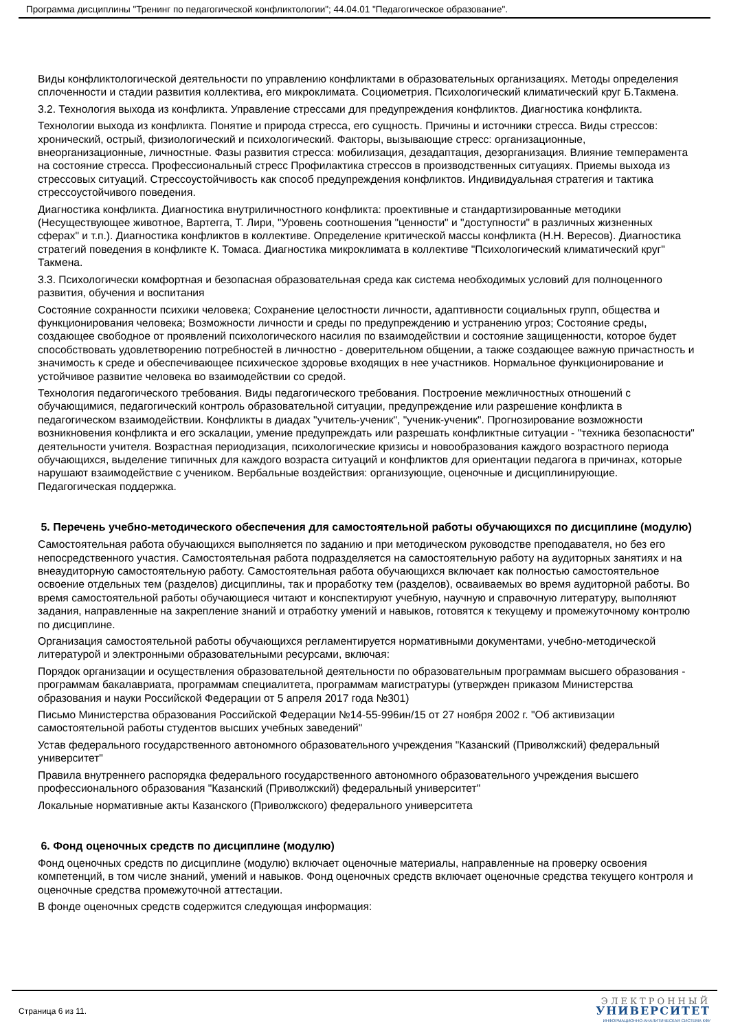Программа дисциплины "Тренинг по педагогической конфликтологии"; 44.04.01 "Педагогическое образование".
Виды конфликтологической деятельности по управлению конфликтами в образовательных организациях. Методы определения сплоченности и стадии развития коллектива, его микроклимата. Социометрия. Психологический климатический круг Б.Такмена.
3.2. Технология выхода из конфликта. Управление стрессами для предупреждения конфликтов. Диагностика конфликта.
Технологии выхода из конфликта. Понятие и природа стресса, его сущность. Причины и источники стресса. Виды стрессов: хронический, острый, физиологический и психологический. Факторы, вызывающие стресс: организационные, внеорганизационные, личностные. Фазы развития стресса: мобилизация, дезадаптация, дезорганизация. Влияние темперамента на состояние стресса. Профессиональный стресс Профилактика стрессов в производственных ситуациях. Приемы выхода из стрессовых ситуаций. Стрессоустойчивость как способ предупреждения конфликтов. Индивидуальная стратегия и тактика стрессоустойчивого поведения.
Диагностика конфликта. Диагностика внутриличностного конфликта: проективные и стандартизированные методики (Несуществующее животное, Вартегга, Т. Лири, "Уровень соотношения "ценности" и "доступности" в различных жизненных сферах" и т.п.). Диагностика конфликтов в коллективе. Определение критической массы конфликта (Н.Н. Вересов). Диагностика стратегий поведения в конфликте К. Томаса. Диагностика микроклимата в коллективе "Психологический климатический круг" Такмена.
3.3. Психологически комфортная и безопасная образовательная среда как система необходимых условий для полноценного развития, обучения и воспитания
Состояние сохранности психики человека; Сохранение целостности личности, адаптивности социальных групп, общества и функционирования человека; Возможности личности и среды по предупреждению и устранению угроз; Состояние среды, создающее свободное от проявлений психологического насилия по взаимодействии и состояние защищенности, которое будет способствовать удовлетворению потребностей в личностно - доверительном общении, а также создающее важную причастность и значимость к среде и обеспечивающее психическое здоровье входящих в нее участников. Нормальное функционирование и устойчивое развитие человека во взаимодействии со средой.
Технология педагогического требования. Виды педагогического требования. Построение межличностных отношений с обучающимися, педагогический контроль образовательной ситуации, предупреждение или разрешение конфликта в педагогическом взаимодействии. Конфликты в диадах "учитель-ученик", "ученик-ученик". Прогнозирование возможности возникновения конфликта и его эскалации, умение предупреждать или разрешать конфликтные ситуации - "техника безопасности" деятельности учителя. Возрастная периодизация, психологические кризисы и новообразования каждого возрастного периода обучающихся, выделение типичных для каждого возраста ситуаций и конфликтов для ориентации педагога в причинах, которые нарушают взаимодействие с учеником. Вербальные воздействия: организующие, оценочные и дисциплинирующие. Педагогическая поддержка.
5. Перечень учебно-методического обеспечения для самостоятельной работы обучающихся по дисциплине (модулю)
Самостоятельная работа обучающихся выполняется по заданию и при методическом руководстве преподавателя, но без его непосредственного участия. Самостоятельная работа подразделяется на самостоятельную работу на аудиторных занятиях и на внеаудиторную самостоятельную работу. Самостоятельная работа обучающихся включает как полностью самостоятельное освоение отдельных тем (разделов) дисциплины, так и проработку тем (разделов), осваиваемых во время аудиторной работы. Во время самостоятельной работы обучающиеся читают и конспектируют учебную, научную и справочную литературу, выполняют задания, направленные на закрепление знаний и отработку умений и навыков, готовятся к текущему и промежуточному контролю по дисциплине.
Организация самостоятельной работы обучающихся регламентируется нормативными документами, учебно-методической литературой и электронными образовательными ресурсами, включая:
Порядок организации и осуществления образовательной деятельности по образовательным программам высшего образования - программам бакалавриата, программам специалитета, программам магистратуры (утвержден приказом Министерства образования и науки Российской Федерации от 5 апреля 2017 года №301)
Письмо Министерства образования Российской Федерации №14-55-996ин/15 от 27 ноября 2002 г. "Об активизации самостоятельной работы студентов высших учебных заведений"
Устав федерального государственного автономного образовательного учреждения "Казанский (Приволжский) федеральный университет"
Правила внутреннего распорядка федерального государственного автономного образовательного учреждения высшего профессионального образования "Казанский (Приволжский) федеральный университет"
Локальные нормативные акты Казанского (Приволжского) федерального университета
6. Фонд оценочных средств по дисциплине (модулю)
Фонд оценочных средств по дисциплине (модулю) включает оценочные материалы, направленные на проверку освоения компетенций, в том числе знаний, умений и навыков. Фонд оценочных средств включает оценочные средства текущего контроля и оценочные средства промежуточной аттестации.
В фонде оценочных средств содержится следующая информация:
Страница 6 из 11.
ЭЛЕКТРОННЫЙ
УНИВЕРСИТЕТ
ИНФОРМАЦИОННО-АНАЛИТИЧЕСКАЯ СИСТЕМА КФУ